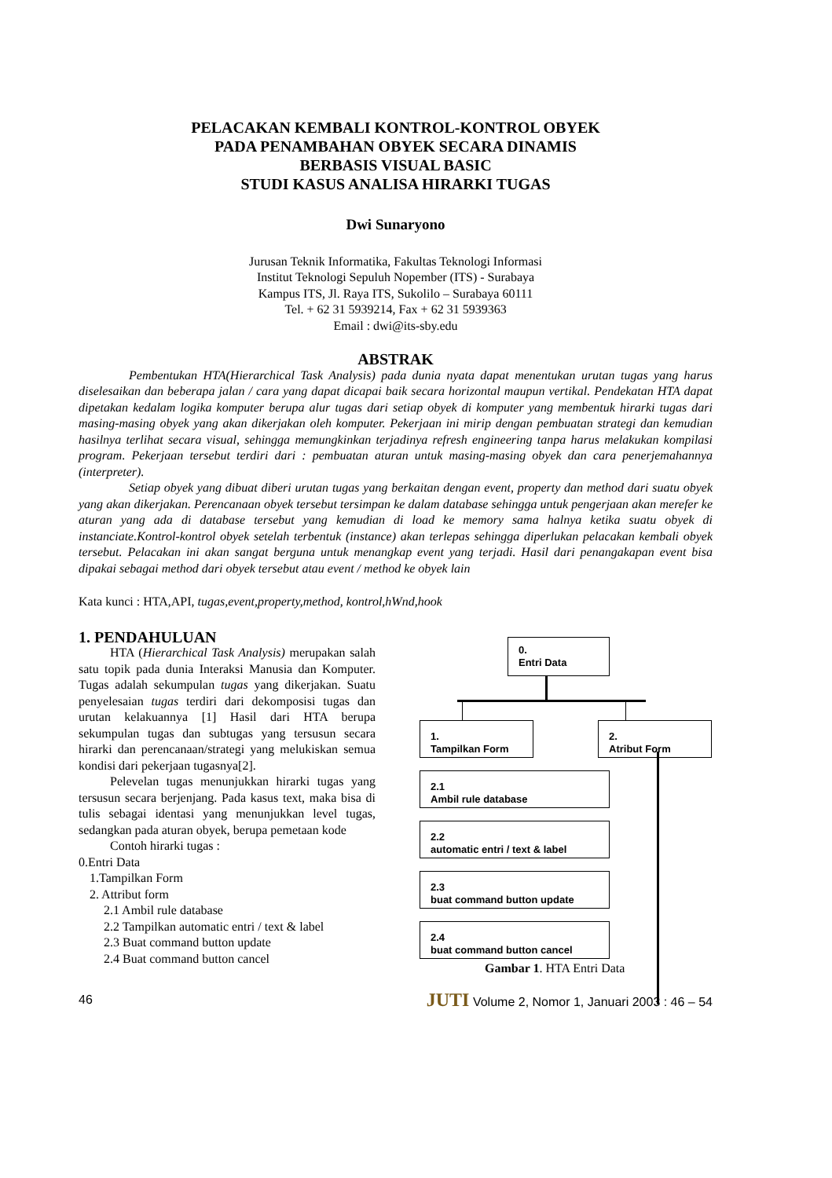PELACAKAN KEMBALI KONTROL-KONTROL OBYEK
PADA PENAMBAHAN OBYEK SECARA DINAMIS
BERBASIS VISUAL BASIC
STUDI KASUS ANALISA HIRARKI TUGAS
Dwi Sunaryono
Jurusan Teknik Informatika, Fakultas Teknologi Informasi
Institut Teknologi Sepuluh Nopember (ITS) - Surabaya
Kampus ITS, Jl. Raya ITS, Sukolilo – Surabaya 60111
Tel. + 62 31 5939214, Fax + 62 31 5939363
Email : dwi@its-sby.edu
ABSTRAK
Pembentukan HTA(Hierarchical Task Analysis) pada dunia nyata dapat menentukan urutan tugas yang harus diselesaikan dan beberapa jalan / cara yang dapat dicapai baik secara horizontal maupun vertikal. Pendekatan HTA dapat dipetakan kedalam logika komputer berupa alur tugas dari setiap obyek di komputer yang membentuk hirarki tugas dari masing-masing obyek yang akan dikerjakan oleh komputer. Pekerjaan ini mirip dengan pembuatan strategi dan kemudian hasilnya terlihat secara visual, sehingga memungkinkan terjadinya refresh engineering tanpa harus melakukan kompilasi program. Pekerjaan tersebut terdiri dari : pembuatan aturan untuk masing-masing obyek dan cara penerjemahannya (interpreter).
Setiap obyek yang dibuat diberi urutan tugas yang berkaitan dengan event, property dan method dari suatu obyek yang akan dikerjakan. Perencanaan obyek tersebut tersimpan ke dalam database sehingga untuk pengerjaan akan merefer ke aturan yang ada di database tersebut yang kemudian di load ke memory sama halnya ketika suatu obyek di instanciate.Kontrol-kontrol obyek setelah terbentuk (instance) akan terlepas sehingga diperlukan pelacakan kembali obyek tersebut. Pelacakan ini akan sangat berguna untuk menangkap event yang terjadi. Hasil dari penangakapan event bisa dipakai sebagai method dari obyek tersebut atau event / method ke obyek lain
Kata kunci : HTA,API, tugas,event,property,method, kontrol,hWnd,hook
1. PENDAHULUAN
HTA (Hierarchical Task Analysis) merupakan salah satu topik pada dunia Interaksi Manusia dan Komputer. Tugas adalah sekumpulan tugas yang dikerjakan. Suatu penyelesaian tugas terdiri dari dekomposisi tugas dan urutan kelakuannya [1] Hasil dari HTA berupa sekumpulan tugas dan subtugas yang tersusun secara hirarki dan perencanaan/strategi yang melukiskan semua kondisi dari pekerjaan tugasnya[2].
Pelevelan tugas menunjukkan hirarki tugas yang tersusun secara berjenjang. Pada kasus text, maka bisa di tulis sebagai identasi yang menunjukkan level tugas, sedangkan pada aturan obyek, berupa pemetaan kode
Contoh hirarki tugas :
0.Entri Data
1.Tampilkan Form
2. Attribut form
2.1 Ambil rule database
2.2 Tampilkan automatic entri / text & label
2.3 Buat command button update
2.4 Buat command button cancel
0.
Entri Data
1.
Tampilkan Form
2.
Atribut Form
2.1
Ambil rule database
2.2
automatic entri / text & label
2.3
buat command button update
2.4
buat command button cancel
Gambar 1. HTA Entri Data
46 JUTI Volume 2, Nomor 1, Januari 2003 : 46 – 54